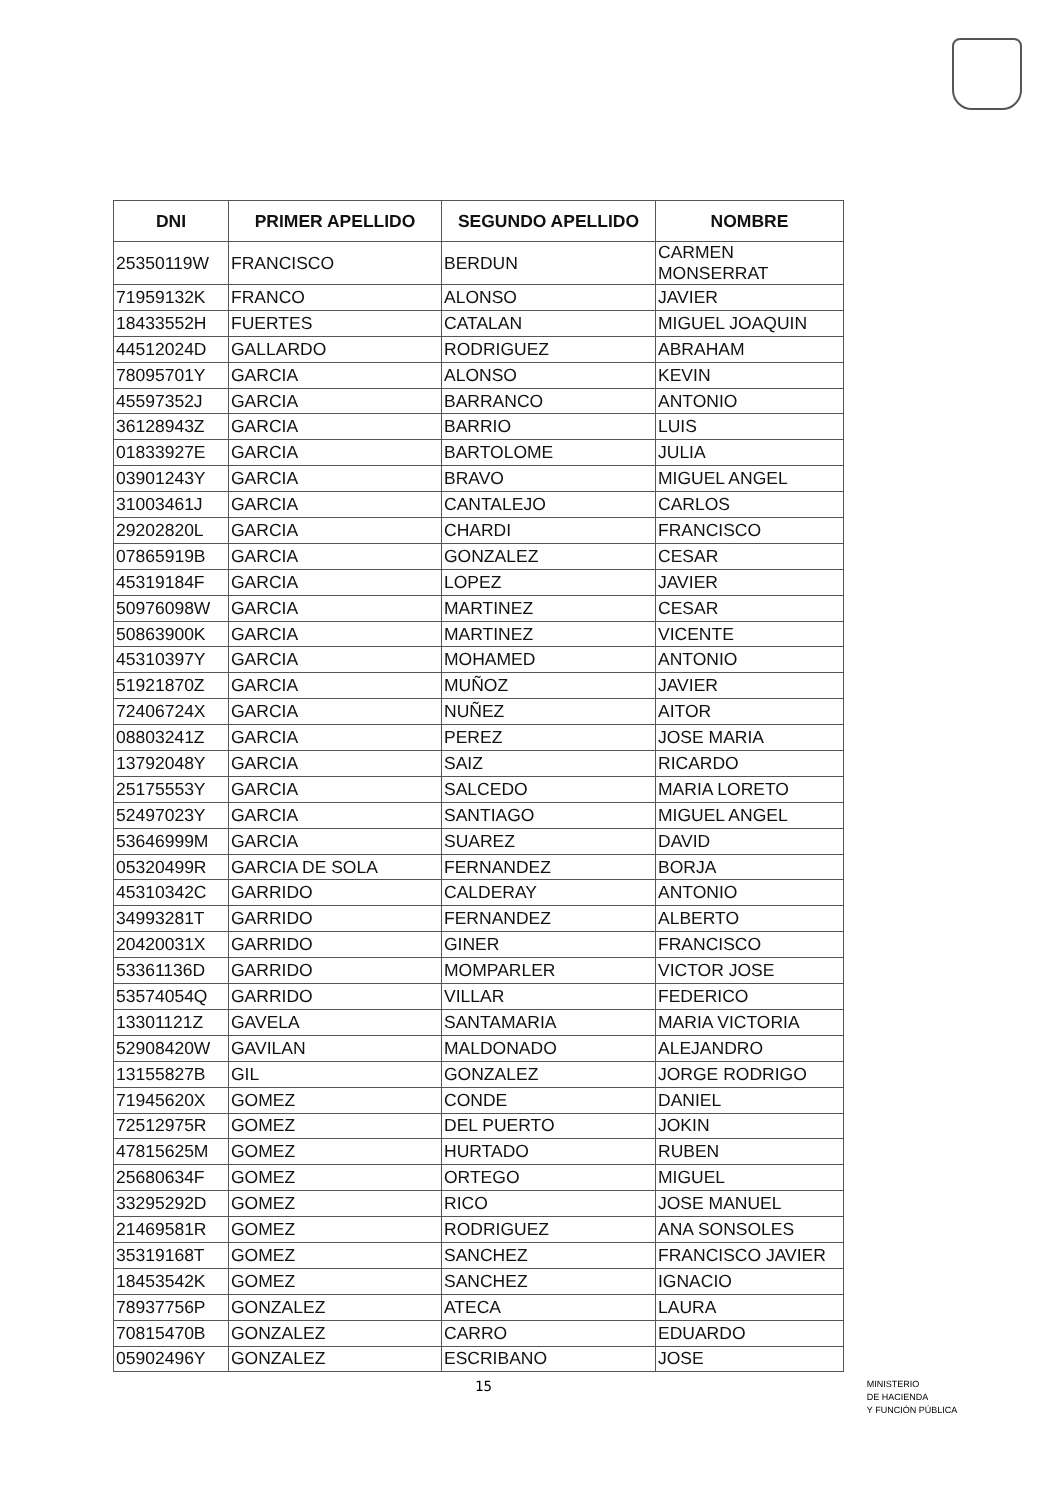| DNI | PRIMER APELLIDO | SEGUNDO APELLIDO | NOMBRE |
| --- | --- | --- | --- |
| 25350119W | FRANCISCO | BERDUN | CARMEN MONSERRAT |
| 71959132K | FRANCO | ALONSO | JAVIER |
| 18433552H | FUERTES | CATALAN | MIGUEL JOAQUIN |
| 44512024D | GALLARDO | RODRIGUEZ | ABRAHAM |
| 78095701Y | GARCIA | ALONSO | KEVIN |
| 45597352J | GARCIA | BARRANCO | ANTONIO |
| 36128943Z | GARCIA | BARRIO | LUIS |
| 01833927E | GARCIA | BARTOLOME | JULIA |
| 03901243Y | GARCIA | BRAVO | MIGUEL ANGEL |
| 31003461J | GARCIA | CANTALEJO | CARLOS |
| 29202820L | GARCIA | CHARDI | FRANCISCO |
| 07865919B | GARCIA | GONZALEZ | CESAR |
| 45319184F | GARCIA | LOPEZ | JAVIER |
| 50976098W | GARCIA | MARTINEZ | CESAR |
| 50863900K | GARCIA | MARTINEZ | VICENTE |
| 45310397Y | GARCIA | MOHAMED | ANTONIO |
| 51921870Z | GARCIA | MUÑOZ | JAVIER |
| 72406724X | GARCIA | NUÑEZ | AITOR |
| 08803241Z | GARCIA | PEREZ | JOSE MARIA |
| 13792048Y | GARCIA | SAIZ | RICARDO |
| 25175553Y | GARCIA | SALCEDO | MARIA LORETO |
| 52497023Y | GARCIA | SANTIAGO | MIGUEL ANGEL |
| 53646999M | GARCIA | SUAREZ | DAVID |
| 05320499R | GARCIA DE SOLA | FERNANDEZ | BORJA |
| 45310342C | GARRIDO | CALDERAY | ANTONIO |
| 34993281T | GARRIDO | FERNANDEZ | ALBERTO |
| 20420031X | GARRIDO | GINER | FRANCISCO |
| 53361136D | GARRIDO | MOMPARLER | VICTOR JOSE |
| 53574054Q | GARRIDO | VILLAR | FEDERICO |
| 13301121Z | GAVELA | SANTAMARIA | MARIA VICTORIA |
| 52908420W | GAVILAN | MALDONADO | ALEJANDRO |
| 13155827B | GIL | GONZALEZ | JORGE RODRIGO |
| 71945620X | GOMEZ | CONDE | DANIEL |
| 72512975R | GOMEZ | DEL PUERTO | JOKIN |
| 47815625M | GOMEZ | HURTADO | RUBEN |
| 25680634F | GOMEZ | ORTEGO | MIGUEL |
| 33295292D | GOMEZ | RICO | JOSE MANUEL |
| 21469581R | GOMEZ | RODRIGUEZ | ANA SONSOLES |
| 35319168T | GOMEZ | SANCHEZ | FRANCISCO JAVIER |
| 18453542K | GOMEZ | SANCHEZ | IGNACIO |
| 78937756P | GONZALEZ | ATECA | LAURA |
| 70815470B | GONZALEZ | CARRO | EDUARDO |
| 05902496Y | GONZALEZ | ESCRIBANO | JOSE |
15
MINISTERIO
DE HACIENDA
Y FUNCIÓN PÚBLICA